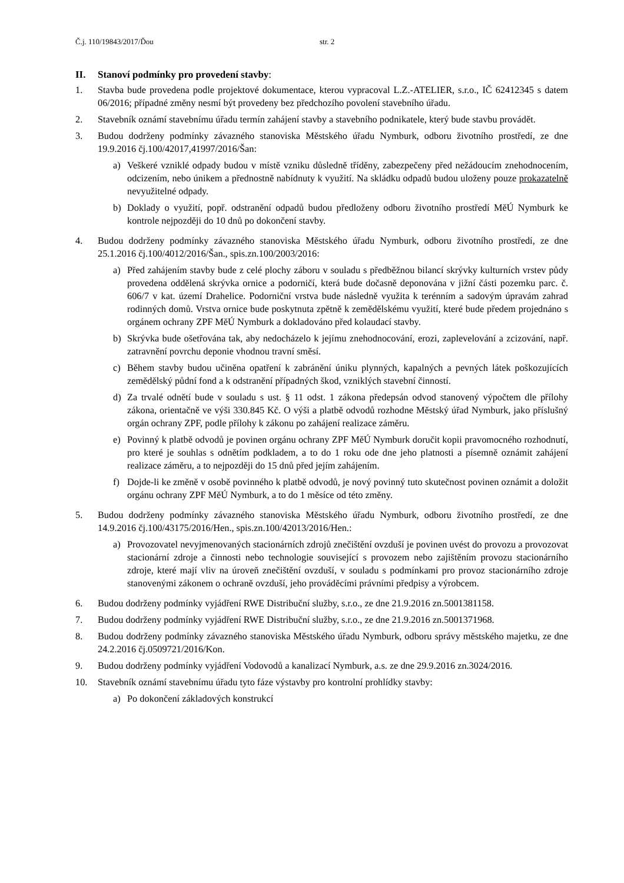Č.j. 110/19843/2017/Ďou str. 2
II. Stanoví podmínky pro provedení stavby:
1. Stavba bude provedena podle projektové dokumentace, kterou vypracoval L.Z.-ATELIER, s.r.o., IČ 62412345 s datem 06/2016; případné změny nesmí být provedeny bez předchozího povolení stavebního úřadu.
2. Stavebník oznámí stavebnímu úřadu termín zahájení stavby a stavebního podnikatele, který bude stavbu provádět.
3. Budou dodrženy podmínky závazného stanoviska Městského úřadu Nymburk, odboru životního prostředí, ze dne 19.9.2016 čj.100/42017,41997/2016/Šan:
a) Veškeré vzniklé odpady budou v místě vzniku důsledně tříděny, zabezpečeny před nežádoucím znehodnocením, odcizením, nebo únikem a přednostně nabídnuty k využití. Na skládku odpadů budou uloženy pouze prokazatelně nevyužitelné odpady.
b) Doklady o využití, popř. odstranění odpadů budou předloženy odboru životního prostředí MěÚ Nymburk ke kontrole nejpozději do 10 dnů po dokončení stavby.
4. Budou dodrženy podmínky závazného stanoviska Městského úřadu Nymburk, odboru životního prostředí, ze dne 25.1.2016 čj.100/4012/2016/Šan., spis.zn.100/2003/2016:
a) Před zahájením stavby bude z celé plochy záboru v souladu s předběžnou bilancí skrývky kulturních vrstev půdy provedena oddělená skrývka ornice a podorničí, která bude dočasně deponována v jižní části pozemku parc. č. 606/7 v kat. území Drahelice. Podorniční vrstva bude následně využita k terénním a sadovým úpravám zahrad rodinných domů. Vrstva ornice bude poskytnuta zpětně k zemědělskému využití, které bude předem projednáno s orgánem ochrany ZPF MěÚ Nymburk a dokladováno před kolaudací stavby.
b) Skrývka bude ošetřována tak, aby nedocházelo k jejímu znehodnocování, erozi, zaplevelování a zcizování, např. zatravnění povrchu deponie vhodnou travní směsí.
c) Během stavby budou učiněna opatření k zabránění úniku plynných, kapalných a pevných látek poškozujících zemědělský půdní fond a k odstranění případných škod, vzniklých stavební činností.
d) Za trvalé odnětí bude v souladu s ust. § 11 odst. 1 zákona předepsán odvod stanovený výpočtem dle přílohy zákona, orientačně ve výši 330.845 Kč. O výši a platbě odvodů rozhodne Městský úřad Nymburk, jako příslušný orgán ochrany ZPF, podle přílohy k zákonu po zahájení realizace záměru.
e) Povinný k platbě odvodů je povinen orgánu ochrany ZPF MěÚ Nymburk doručit kopii pravomocného rozhodnutí, pro které je souhlas s odnětím podkladem, a to do 1 roku ode dne jeho platnosti a písemně oznámit zahájení realizace záměru, a to nejpozději do 15 dnů před jejím zahájením.
f) Dojde-li ke změně v osobě povinného k platbě odvodů, je nový povinný tuto skutečnost povinen oznámit a doložit orgánu ochrany ZPF MěÚ Nymburk, a to do 1 měsíce od této změny.
5. Budou dodrženy podmínky závazného stanoviska Městského úřadu Nymburk, odboru životního prostředí, ze dne 14.9.2016 čj.100/43175/2016/Hen., spis.zn.100/42013/2016/Hen.:
a) Provozovatel nevyjmenovaných stacionárních zdrojů znečištění ovzduší je povinen uvést do provozu a provozovat stacionární zdroje a činnosti nebo technologie související s provozem nebo zajištěním provozu stacionárního zdroje, které mají vliv na úroveň znečištění ovzduší, v souladu s podmínkami pro provoz stacionárního zdroje stanovenými zákonem o ochraně ovzduší, jeho prováděcími právními předpisy a výrobcem.
6. Budou dodrženy podmínky vyjádření RWE Distribuční služby, s.r.o., ze dne 21.9.2016 zn.5001381158.
7. Budou dodrženy podmínky vyjádření RWE Distribuční služby, s.r.o., ze dne 21.9.2016 zn.5001371968.
8. Budou dodrženy podmínky závazného stanoviska Městského úřadu Nymburk, odboru správy městského majetku, ze dne 24.2.2016 čj.0509721/2016/Kon.
9. Budou dodrženy podmínky vyjádření Vodovodů a kanalizací Nymburk, a.s. ze dne 29.9.2016 zn.3024/2016.
10. Stavebník oznámí stavebnímu úřadu tyto fáze výstavby pro kontrolní prohlídky stavby:
a) Po dokončení základových konstrukcí